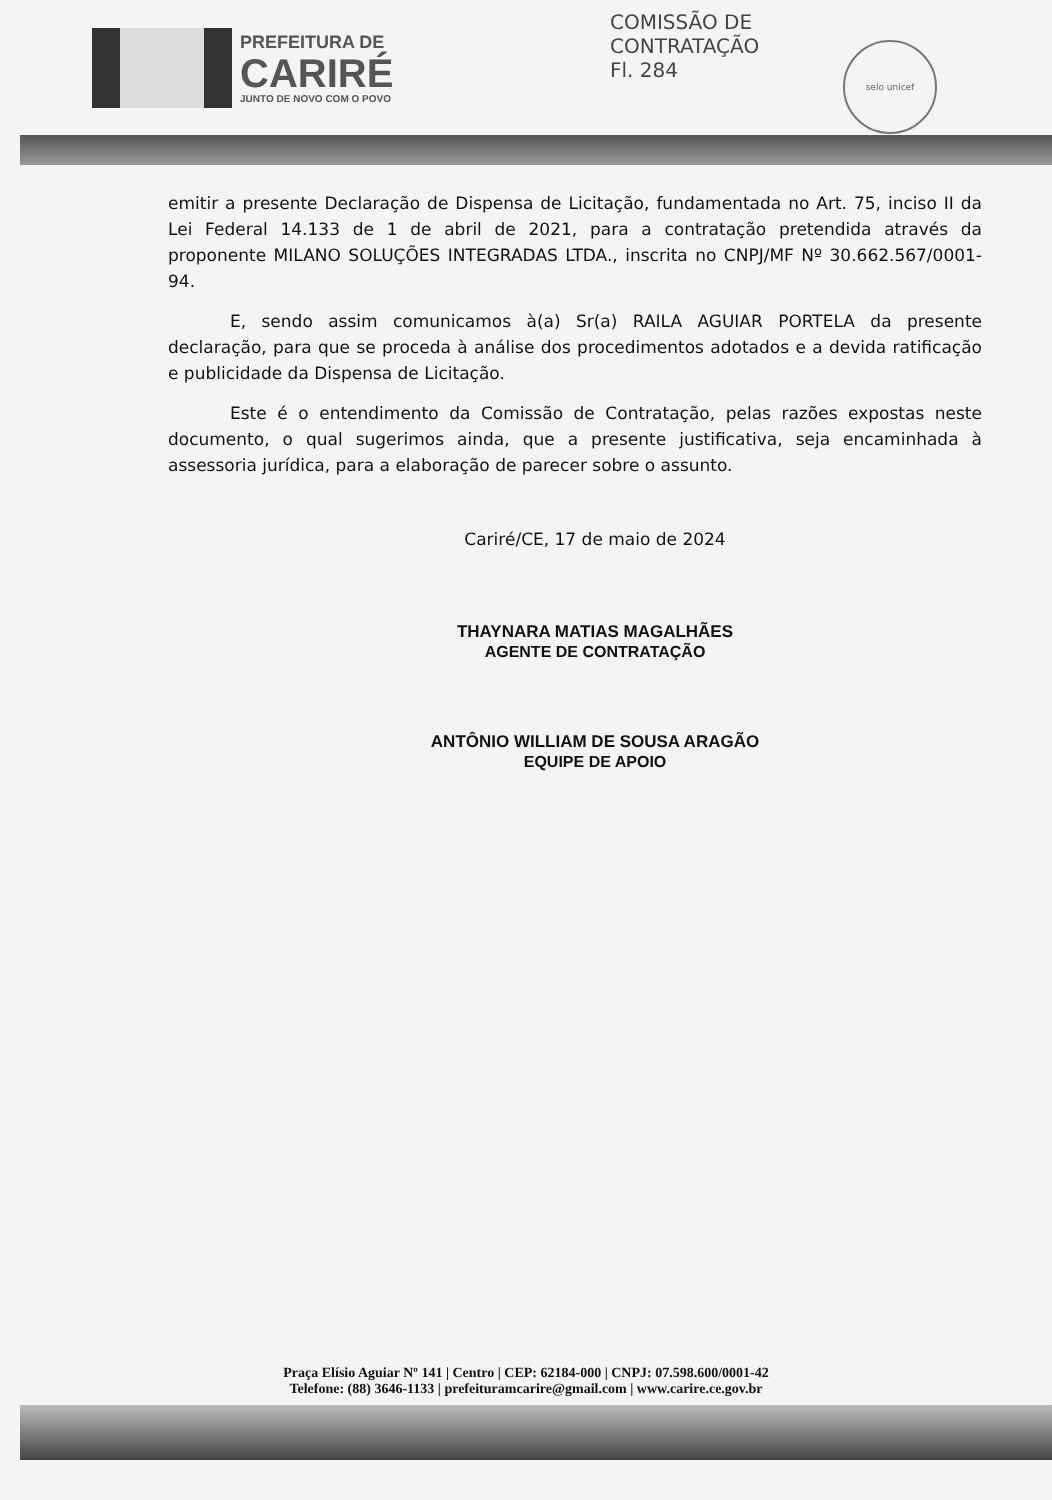PREFEITURA DE
CARIRÉ
JUNTO DE NOVO COM O POVO
COMISSÃO DE CONTRATAÇÃO
Fl. 284
selo unicef
emitir a presente Declaração de Dispensa de Licitação, fundamentada no Art. 75, inciso II da Lei Federal 14.133 de 1 de abril de 2021, para a contratação pretendida através da proponente MILANO SOLUÇÕES INTEGRADAS LTDA., inscrita no CNPJ/MF Nº 30.662.567/0001-94.
E, sendo assim comunicamos à(a) Sr(a) RAILA AGUIAR PORTELA da presente declaração, para que se proceda à análise dos procedimentos adotados e a devida ratificação e publicidade da Dispensa de Licitação.
Este é o entendimento da Comissão de Contratação, pelas razões expostas neste documento, o qual sugerimos ainda, que a presente justificativa, seja encaminhada à assessoria jurídica, para a elaboração de parecer sobre o assunto.
Cariré/CE, 17 de maio de 2024
THAYNARA MATIAS MAGALHÃES
AGENTE DE CONTRATAÇÃO
ANTÔNIO WILLIAM DE SOUSA ARAGÃO
EQUIPE DE APOIO
Praça Elísio Aguiar Nº 141 | Centro | CEP: 62184-000 | CNPJ: 07.598.600/0001-42
Telefone: (88) 3646-1133 | prefeituramcarire@gmail.com | www.carire.ce.gov.br